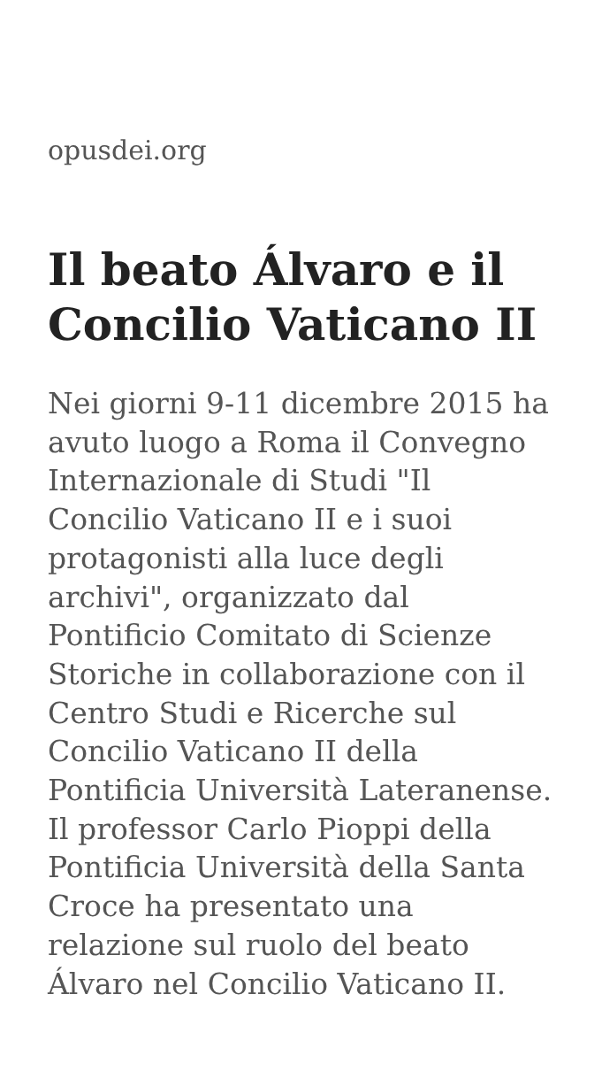opusdei.org
Il beato Álvaro e il Concilio Vaticano II
Nei giorni 9-11 dicembre 2015 ha avuto luogo a Roma il Convegno Internazionale di Studi "Il Concilio Vaticano II e i suoi protagonisti alla luce degli archivi", organizzato dal Pontificio Comitato di Scienze Storiche in collaborazione con il Centro Studi e Ricerche sul Concilio Vaticano II della Pontificia Università Lateranense. Il professor Carlo Pioppi della Pontificia Università della Santa Croce ha presentato una relazione sul ruolo del beato Álvaro nel Concilio Vaticano II.